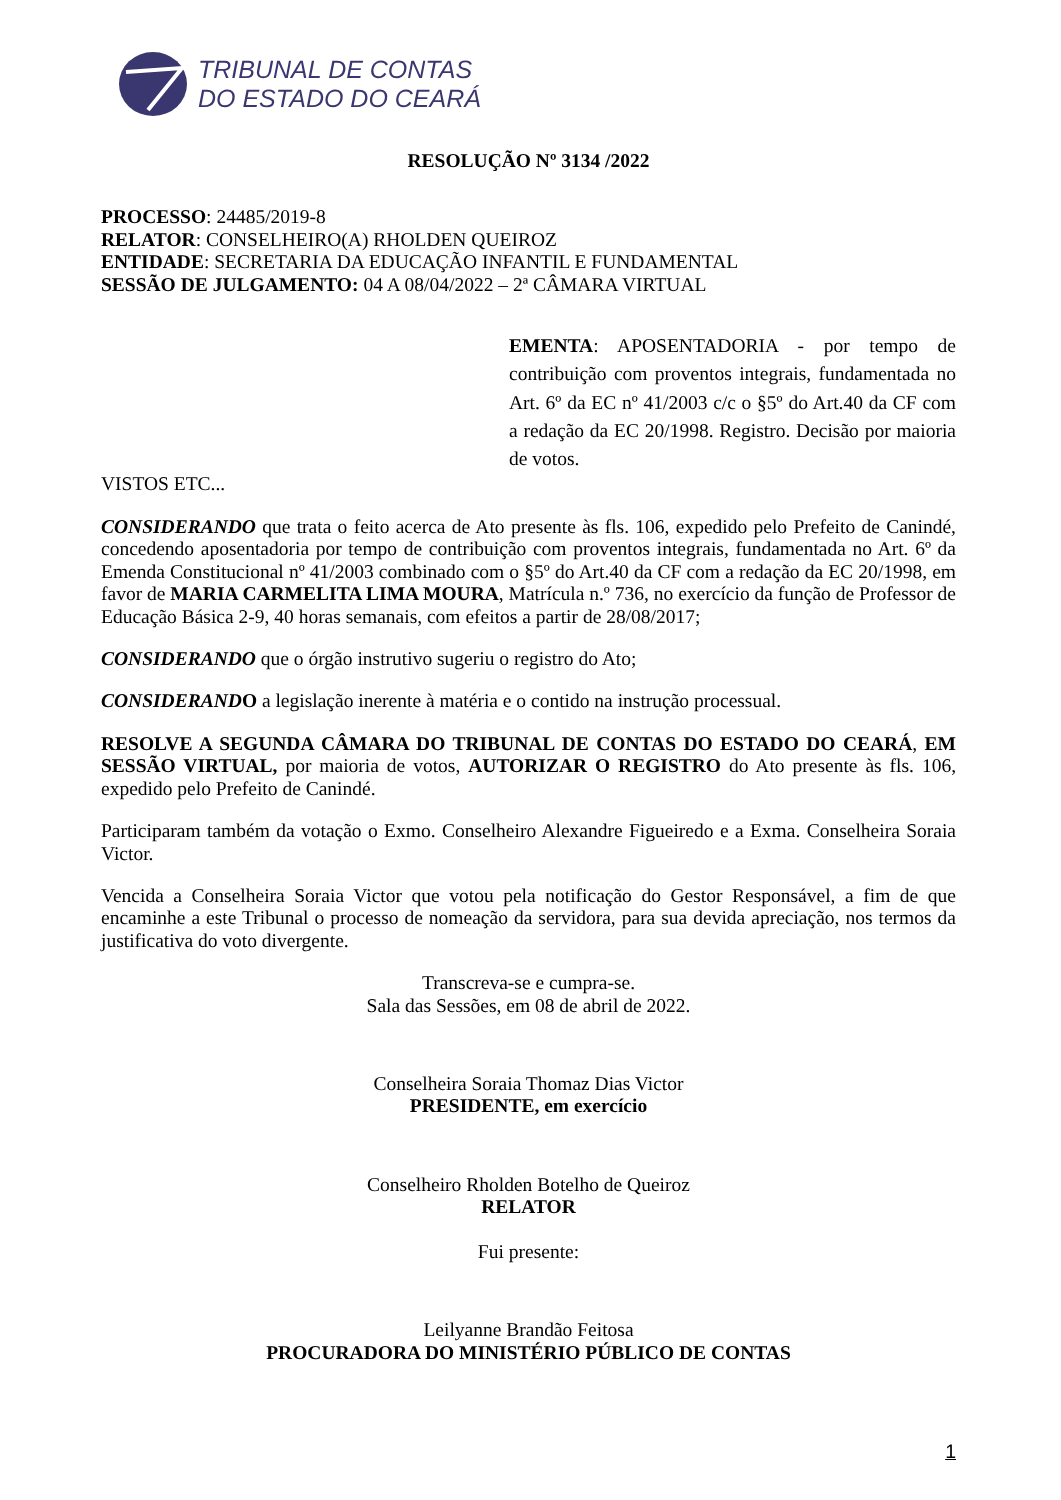TRIBUNAL DE CONTAS
DO ESTADO DO CEARÁ
RESOLUÇÃO Nº 3134 /2022
PROCESSO: 24485/2019-8
RELATOR: CONSELHEIRO(A) RHOLDEN QUEIROZ
ENTIDADE: SECRETARIA DA EDUCAÇÃO INFANTIL E FUNDAMENTAL
SESSÃO DE JULGAMENTO: 04 A 08/04/2022 – 2ª CÂMARA VIRTUAL
EMENTA: APOSENTADORIA - por tempo de contribuição com proventos integrais, fundamentada no Art. 6º da EC nº 41/2003 c/c o §5º do Art.40 da CF com a redação da EC 20/1998. Registro. Decisão por maioria de votos.
VISTOS ETC...
CONSIDERANDO que trata o feito acerca de Ato presente às fls. 106, expedido pelo Prefeito de Canindé, concedendo aposentadoria por tempo de contribuição com proventos integrais, fundamentada no Art. 6º da Emenda Constitucional nº 41/2003 combinado com o §5º do Art.40 da CF com a redação da EC 20/1998, em favor de MARIA CARMELITA LIMA MOURA, Matrícula n.º 736, no exercício da função de Professor de Educação Básica 2-9, 40 horas semanais, com efeitos a partir de 28/08/2017;
CONSIDERANDO que o órgão instrutivo sugeriu o registro do Ato;
CONSIDERANDO a legislação inerente à matéria e o contido na instrução processual.
RESOLVE A SEGUNDA CÂMARA DO TRIBUNAL DE CONTAS DO ESTADO DO CEARÁ, EM SESSÃO VIRTUAL, por maioria de votos, AUTORIZAR O REGISTRO do Ato presente às fls. 106, expedido pelo Prefeito de Canindé.
Participaram também da votação o Exmo. Conselheiro Alexandre Figueiredo e a Exma. Conselheira Soraia Victor.
Vencida a Conselheira Soraia Victor que votou pela notificação do Gestor Responsável, a fim de que encaminhe a este Tribunal o processo de nomeação da servidora, para sua devida apreciação, nos termos da justificativa do voto divergente.
Transcreva-se e cumpra-se.
Sala das Sessões, em 08 de abril de 2022.
Conselheira Soraia Thomaz Dias Victor
PRESIDENTE, em exercício
Conselheiro Rholden Botelho de Queiroz
RELATOR
Fui presente:
Leilyanne Brandão Feitosa
PROCURADORA DO MINISTÉRIO PÚBLICO DE CONTAS
1